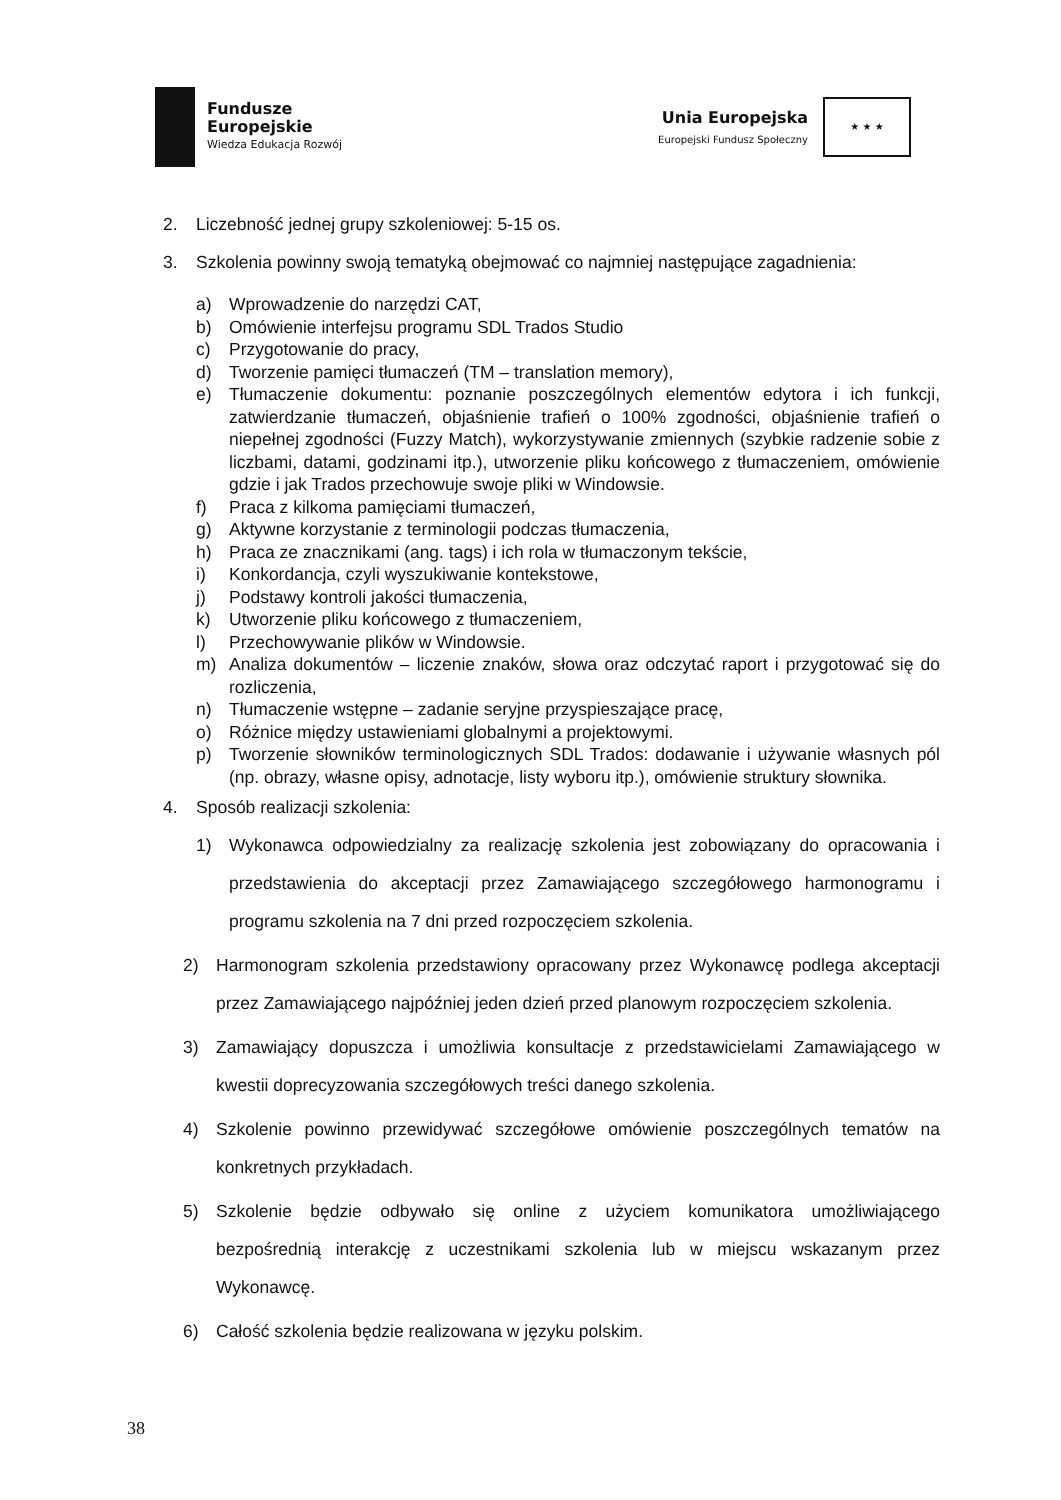Fundusze
Europejskie
Wiedza Edukacja Rozwój
Unia Europejska
Europejski Fundusz Społeczny
★ ★ ★
2. Liczebność jednej grupy szkoleniowej: 5-15 os.
3. Szkolenia powinny swoją tematyką obejmować co najmniej następujące zagadnienia:
a) Wprowadzenie do narzędzi CAT,
b) Omówienie interfejsu programu SDL Trados Studio
c) Przygotowanie do pracy,
d) Tworzenie pamięci tłumaczeń (TM – translation memory),
e) Tłumaczenie dokumentu: poznanie poszczególnych elementów edytora i ich funkcji, zatwierdzanie tłumaczeń, objaśnienie trafień o 100% zgodności, objaśnienie trafień o niepełnej zgodności (Fuzzy Match), wykorzystywanie zmiennych (szybkie radzenie sobie z liczbami, datami, godzinami itp.), utworzenie pliku końcowego z tłumaczeniem, omówienie gdzie i jak Trados przechowuje swoje pliki w Windowsie.
f) Praca z kilkoma pamięciami tłumaczeń,
g) Aktywne korzystanie z terminologii podczas tłumaczenia,
h) Praca ze znacznikami (ang. tags) i ich rola w tłumaczonym tekście,
i) Konkordancja, czyli wyszukiwanie kontekstowe,
j) Podstawy kontroli jakości tłumaczenia,
k) Utworzenie pliku końcowego z tłumaczeniem,
l) Przechowywanie plików w Windowsie.
m) Analiza dokumentów – liczenie znaków, słowa oraz odczytać raport i przygotować się do rozliczenia,
n) Tłumaczenie wstępne – zadanie seryjne przyspieszające pracę,
o) Różnice między ustawieniami globalnymi a projektowymi.
p) Tworzenie słowników terminologicznych SDL Trados: dodawanie i używanie własnych pól (np. obrazy, własne opisy, adnotacje, listy wyboru itp.), omówienie struktury słownika.
4. Sposób realizacji szkolenia:
1) Wykonawca odpowiedzialny za realizację szkolenia jest zobowiązany do opracowania i przedstawienia do akceptacji przez Zamawiającego szczegółowego harmonogramu i programu szkolenia na 7 dni przed rozpoczęciem szkolenia.
2) Harmonogram szkolenia przedstawiony opracowany przez Wykonawcę podlega akceptacji przez Zamawiającego najpóźniej jeden dzień przed planowym rozpoczęciem szkolenia.
3) Zamawiający dopuszcza i umożliwia konsultacje z przedstawicielami Zamawiającego w kwestii doprecyzowania szczegółowych treści danego szkolenia.
4) Szkolenie powinno przewidywać szczegółowe omówienie poszczególnych tematów na konkretnych przykładach.
5) Szkolenie będzie odbywało się online z użyciem komunikatora umożliwiającego bezpośrednią interakcję z uczestnikami szkolenia lub w miejscu wskazanym przez Wykonawcę.
6) Całość szkolenia będzie realizowana w języku polskim.
38